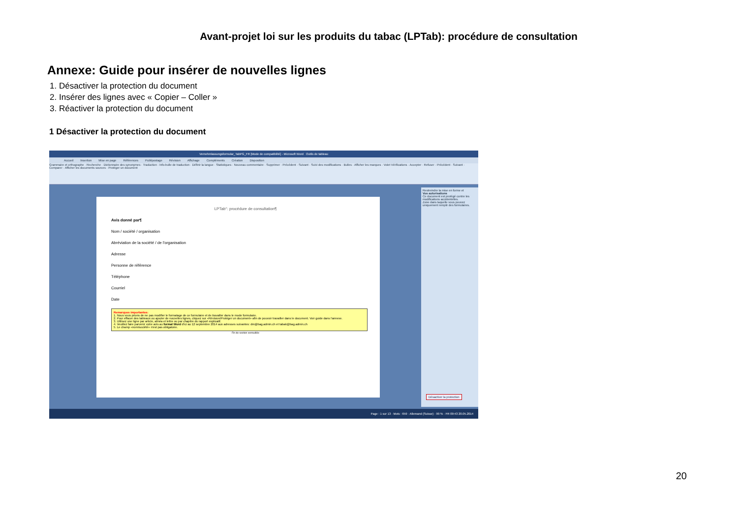Avant-projet loi sur les produits du tabac (LPTab): procédure de consultation
Annexe: Guide pour insérer de nouvelles lignes
1. Désactiver la protection du document
2. Insérer des lignes avec « Copier – Coller »
3. Réactiver la protection du document
1 Désactiver la protection du document
Vernehmlassungsformular_TabPG_FR [Mode de compatibilité] - Microsoft Word Outils de tableau
Accueil Insertion Mise en page Références Publipostage Révision Affichage Compléments Création Disposition
Grammaire et orthographe · Recherche · Dictionnaire des synonymes · Traduction · Info-bulle de traduction · Définir la langue · Statistiques · Nouveau commentaire · Supprimer · Précédent · Suivant · Suivi des modifications · Bulles · Afficher les marques · Volet Vérifications · Accepter · Refuser · Précédent · Suivant · Comparer · Afficher les documents sources · Protéger un document
LPTab°: procédure de consultation¶
Avis donné par¶
Nom / société / organisation
Abréviation de la société / de l'organisation
Adresse
Personne de référence
Téléphone
Courriel
Date
Remarques importantes:
1. Nous vous prions de ne pas modifier le formatage de ce formulaire et de travailler dans le mode formulaire.
2. Pour effacer des tableaux ou ajouter de nouvelles lignes, cliquez sur «Révision/Protéger un document» afin de pouvoir travailler dans le document. Voir guide dans l'annexe.
3. Utilisez une ligne par article, alinéa et lettre ou par chapitre du rapport explicatif.
4. Veuillez faire parvenir votre avis au format Word d'ici au 12 septembre 2014 aux adresses suivantes: dm@bag.admin.ch et tabak@bag.admin.ch
5. Le champ «nom/société» n'est pas obligatoire.
Fin de section verrouillée
Restreindre la mise en forme et
Vos autorisations
Ce document est protégé contre les modifications accidentelles.
Zone dans laquelle vous pouvez uniquement remplir des formulaires.
Désactiver la protection
Page : 1 sur 13 · Mots : 659 · Allemand (Suisse) · 99 % · FR 09:43 20.05.2014
20